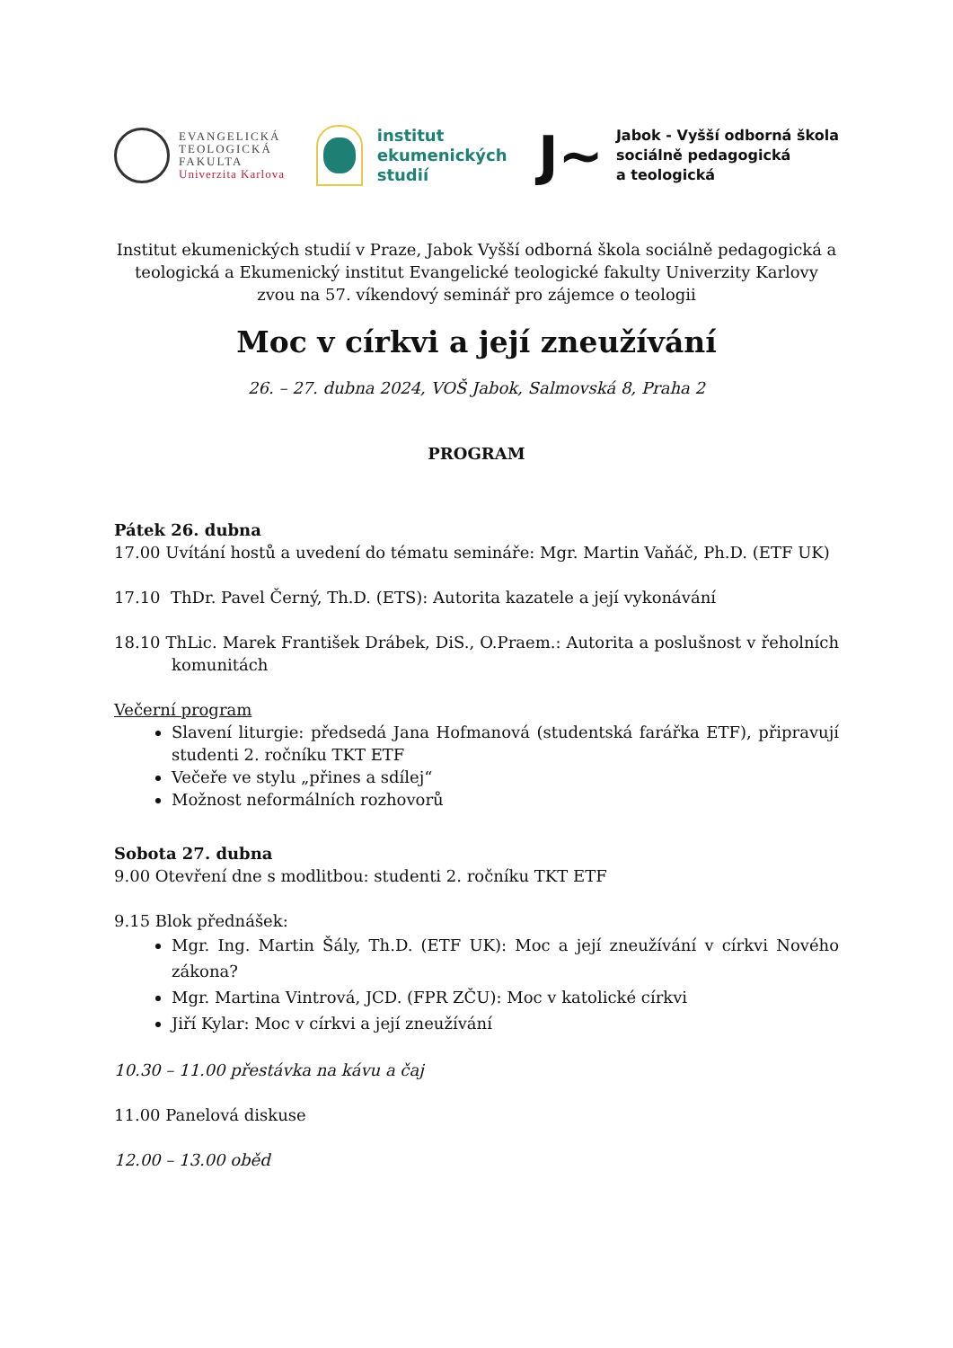EVANGELICKÁ
TEOLOGICKÁ
FAKULTA
Univerzita Karlova
institut
ekumenických
studií
J~
Jabok - Vyšší odborná škola
sociálně pedagogická
a teologická
Institut ekumenických studií v Praze, Jabok Vyšší odborná škola sociálně pedagogická a teologická a Ekumenický institut Evangelické teologické fakulty Univerzity Karlovy zvou na 57. víkendový seminář pro zájemce o teologii
Moc v církvi a její zneužívání
26. – 27. dubna 2024, VOŠ Jabok, Salmovská 8, Praha 2
PROGRAM
Pátek 26. dubna
17.00 Uvítání hostů a uvedení do tématu semináře: Mgr. Martin Vaňáč, Ph.D. (ETF UK)
17.10 ThDr. Pavel Černý, Th.D. (ETS): Autorita kazatele a její vykonávání
18.10 ThLic. Marek František Drábek, DiS., O.Praem.: Autorita a poslušnost v řeholních komunitách
Večerní program
Slavení liturgie: předsedá Jana Hofmanová (studentská farářka ETF), připravují studenti 2. ročníku TKT ETF
Večeře ve stylu „přines a sdílej“
Možnost neformálních rozhovorů
Sobota 27. dubna
9.00 Otevření dne s modlitbou: studenti 2. ročníku TKT ETF
9.15 Blok přednášek:
Mgr. Ing. Martin Šály, Th.D. (ETF UK): Moc a její zneužívání v církvi Nového zákona?
Mgr. Martina Vintrová, JCD. (FPR ZČU): Moc v katolické církvi
Jiří Kylar: Moc v církvi a její zneužívání
10.30 – 11.00 přestávka na kávu a čaj
11.00 Panelová diskuse
12.00 – 13.00 oběd